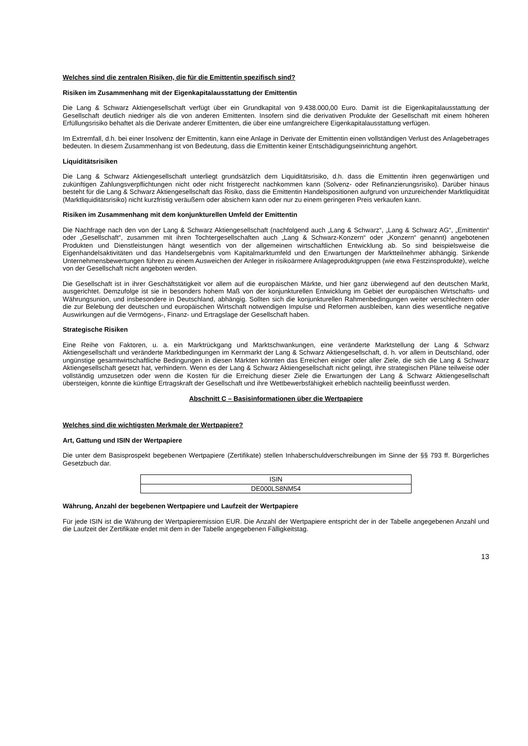Welches sind die zentralen Risiken, die für die Emittentin spezifisch sind?
Risiken im Zusammenhang mit der Eigenkapitalausstattung der Emittentin
Die Lang & Schwarz Aktiengesellschaft verfügt über ein Grundkapital von 9.438.000,00 Euro. Damit ist die Eigenkapitalausstattung der Gesellschaft deutlich niedriger als die von anderen Emittenten. Insofern sind die derivativen Produkte der Gesellschaft mit einem höheren Erfüllungsrisiko behaftet als die Derivate anderer Emittenten, die über eine umfangreichere Eigenkapitalausstattung verfügen.
Im Extremfall, d.h. bei einer Insolvenz der Emittentin, kann eine Anlage in Derivate der Emittentin einen vollständigen Verlust des Anlagebetrages bedeuten. In diesem Zusammenhang ist von Bedeutung, dass die Emittentin keiner Entschädigungseinrichtung angehört.
Liquiditätsrisiken
Die Lang & Schwarz Aktiengesellschaft unterliegt grundsätzlich dem Liquiditätsrisiko, d.h. dass die Emittentin ihren gegenwärtigen und zukünftigen Zahlungsverpflichtungen nicht oder nicht fristgerecht nachkommen kann (Solvenz- oder Refinanzierungsrisiko). Darüber hinaus besteht für die Lang & Schwarz Aktiengesellschaft das Risiko, dass die Emittentin Handelspositionen aufgrund von unzureichender Marktliquidität (Marktliquiditätsrisiko) nicht kurzfristig veräußern oder absichern kann oder nur zu einem geringeren Preis verkaufen kann.
Risiken im Zusammenhang mit dem konjunkturellen Umfeld der Emittentin
Die Nachfrage nach den von der Lang & Schwarz Aktiengesellschaft (nachfolgend auch „Lang & Schwarz“, „Lang & Schwarz AG“, „Emittentin“ oder „Gesellschaft“, zusammen mit ihren Tochtergesellschaften auch „Lang & Schwarz-Konzern“ oder „Konzern“ genannt) angebotenen Produkten und Dienstleistungen hängt wesentlich von der allgemeinen wirtschaftlichen Entwicklung ab. So sind beispielsweise die Eigenhandelsaktivitäten und das Handelsergebnis vom Kapitalmarktumfeld und den Erwartungen der Marktteilnehmer abhängig. Sinkende Unternehmensbewertungen führen zu einem Ausweichen der Anleger in risikoärmere Anlageproduktgruppen (wie etwa Festzinsprodukte), welche von der Gesellschaft nicht angeboten werden.
Die Gesellschaft ist in ihrer Geschäftstätigkeit vor allem auf die europäischen Märkte, und hier ganz überwiegend auf den deutschen Markt, ausgerichtet. Demzufolge ist sie in besonders hohem Maß von der konjunkturellen Entwicklung im Gebiet der europäischen Wirtschafts- und Währungsunion, und insbesondere in Deutschland, abhängig. Sollten sich die konjunkturellen Rahmenbedingungen weiter verschlechtern oder die zur Belebung der deutschen und europäischen Wirtschaft notwendigen Impulse und Reformen ausbleiben, kann dies wesentliche negative Auswirkungen auf die Vermögens-, Finanz- und Ertragslage der Gesellschaft haben.
Strategische Risiken
Eine Reihe von Faktoren, u. a. ein Marktrückgang und Marktschwankungen, eine veränderte Marktstellung der Lang & Schwarz Aktiengesellschaft und veränderte Marktbedingungen im Kernmarkt der Lang & Schwarz Aktiengesellschaft, d. h. vor allem in Deutschland, oder ungünstige gesamtwirtschaftliche Bedingungen in diesen Märkten könnten das Erreichen einiger oder aller Ziele, die sich die Lang & Schwarz Aktiengesellschaft gesetzt hat, verhindern. Wenn es der Lang & Schwarz Aktiengesellschaft nicht gelingt, ihre strategischen Pläne teilweise oder vollständig umzusetzen oder wenn die Kosten für die Erreichung dieser Ziele die Erwartungen der Lang & Schwarz Aktiengesellschaft übersteigen, könnte die künftige Ertragskraft der Gesellschaft und ihre Wettbewerbsfähigkeit erheblich nachteilig beeinflusst werden.
Abschnitt C – Basisinformationen über die Wertpapiere
Welches sind die wichtigsten Merkmale der Wertpapiere?
Art, Gattung und ISIN der Wertpapiere
Die unter dem Basisprospekt begebenen Wertpapiere (Zertifikate) stellen Inhaberschuldverschreibungen im Sinne der §§ 793 ff. Bürgerliches Gesetzbuch dar.
| ISIN |
| DE000LS8NM54 |
Währung, Anzahl der begebenen Wertpapiere und Laufzeit der Wertpapiere
Für jede ISIN ist die Währung der Wertpapieremission EUR. Die Anzahl der Wertpapiere entspricht der in der Tabelle angegebenen Anzahl und die Laufzeit der Zertifikate endet mit dem in der Tabelle angegebenen Fälligkeitstag.
13